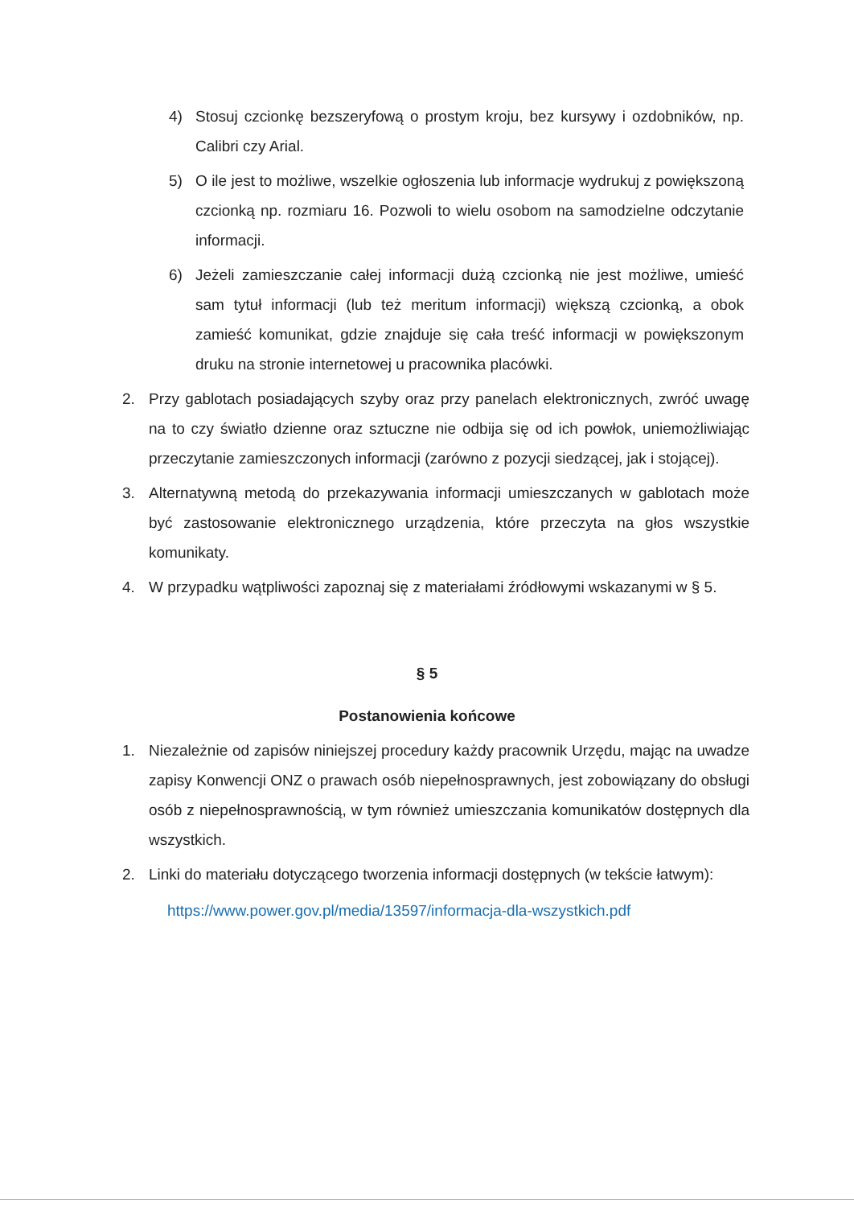4) Stosuj czcionkę bezszeryfową o prostym kroju, bez kursywy i ozdobników, np. Calibri czy Arial.
5) O ile jest to możliwe, wszelkie ogłoszenia lub informacje wydrukuj z powiększoną czcionką np. rozmiaru 16. Pozwoli to wielu osobom na samodzielne odczytanie informacji.
6) Jeżeli zamieszczanie całej informacji dużą czcionką nie jest możliwe, umieść sam tytuł informacji (lub też meritum informacji) większą czcionką, a obok zamieść komunikat, gdzie znajduje się cała treść informacji w powiększonym druku na stronie internetowej u pracownika placówki.
2. Przy gablotach posiadających szyby oraz przy panelach elektronicznych, zwróć uwagę na to czy światło dzienne oraz sztuczne nie odbija się od ich powłok, uniemożliwiając przeczytanie zamieszczonych informacji (zarówno z pozycji siedzącej, jak i stojącej).
3. Alternatywną metodą do przekazywania informacji umieszczanych w gablotach może być zastosowanie elektronicznego urządzenia, które przeczyta na głos wszystkie komunikaty.
4. W przypadku wątpliwości zapoznaj się z materiałami źródłowymi wskazanymi w § 5.
§ 5
Postanowienia końcowe
1. Niezależnie od zapisów niniejszej procedury każdy pracownik Urzędu, mając na uwadze zapisy Konwencji ONZ o prawach osób niepełnosprawnych, jest zobowiązany do obsługi osób z niepełnosprawnością, w tym również umieszczania komunikatów dostępnych dla wszystkich.
2. Linki do materiału dotyczącego tworzenia informacji dostępnych (w tekście łatwym):
https://www.power.gov.pl/media/13597/informacja-dla-wszystkich.pdf